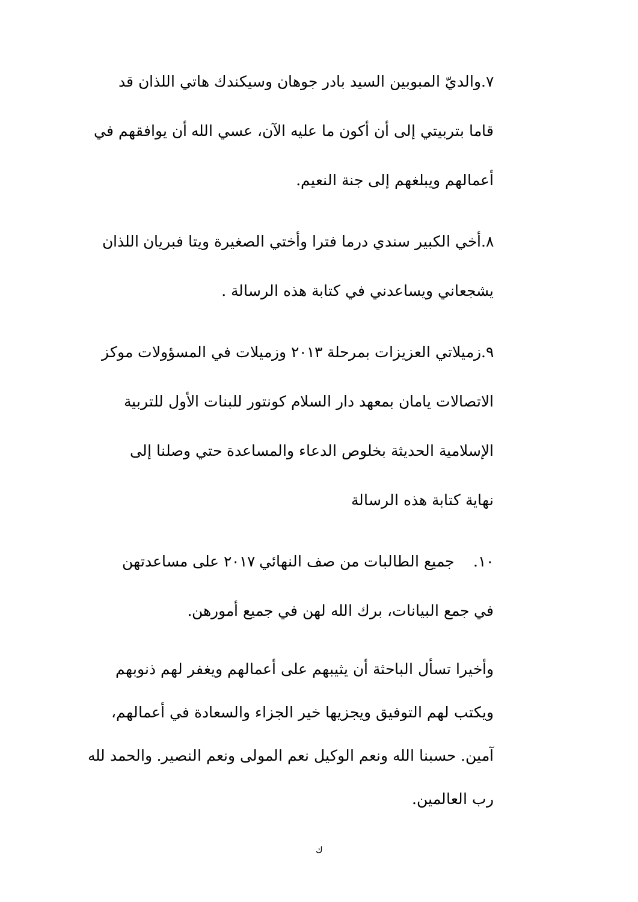٧.والديّ المبوبين السيد بادر جوهان وسيكندك هاتي اللذان قد
قاما بتربيتي إلى أن أكون ما عليه الآن، عسي الله أن يوافقهم في
أعمالهم ويبلغهم إلى جنة النعيم.
٨.أخي الكبير سندي درما فترا وأختي الصغيرة ويتا فبريان اللذان
يشجعاني ويساعدني في كتابة هذه الرسالة .
٩.زميلاتي العزيزات بمرحلة ٢٠١٣ وزميلات في المسؤولات موكز
الاتصالات يامان بمعهد دار السلام كونتور للبنات الأول للتربية
الإسلامية الحديثة بخلوص الدعاء والمساعدة حتي وصلنا إلى
نهاية كتابة هذه الرسالة
١٠. جميع الطالبات من صف النهائي ٢٠١٧ على مساعدتهن
في جمع البيانات، برك الله لهن في جميع أمورهن.
وأخيرا تسأل الباحثة أن يثيبهم على أعمالهم ويغفر لهم ذنوبهم
ويكتب لهم التوفيق ويجزيها خير الجزاء والسعادة في أعمالهم،
آمين. حسبنا الله ونعم الوكيل نعم المولى ونعم النصير. والحمد لله
رب العالمين.
ك